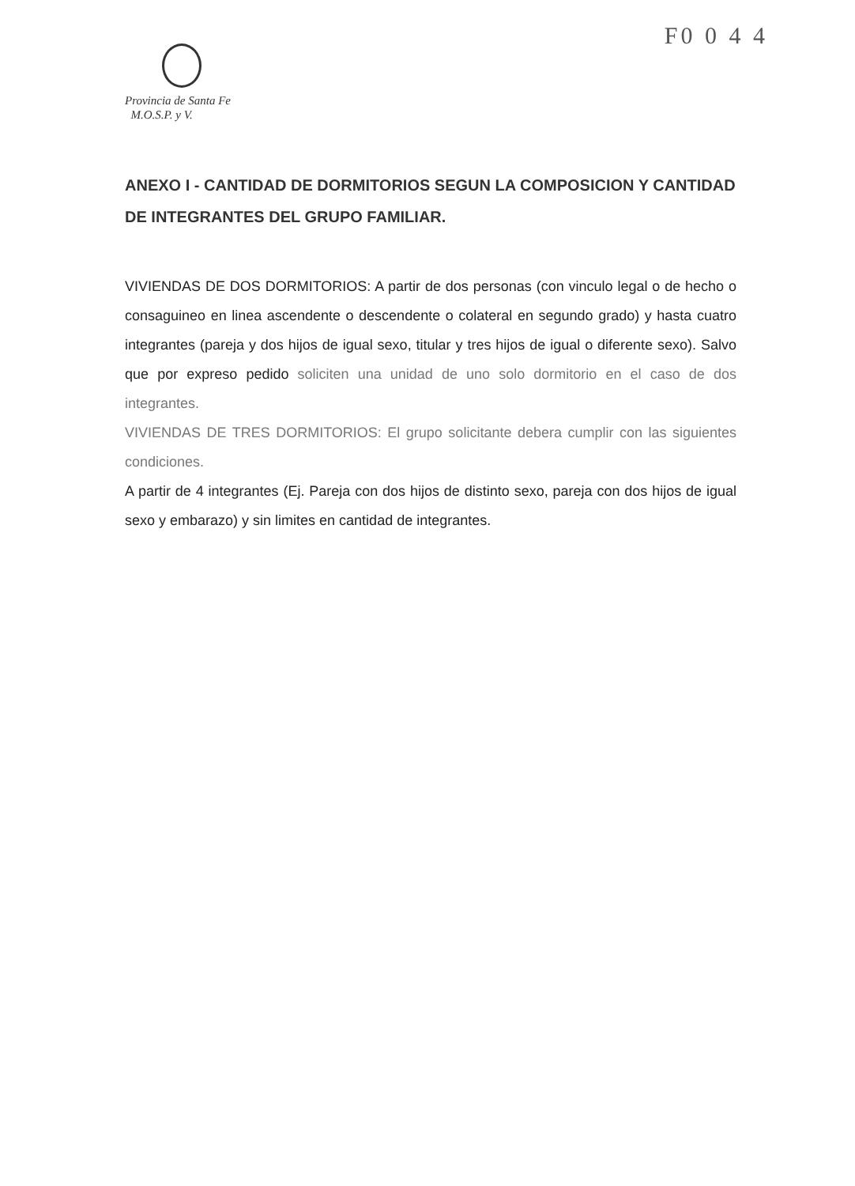F0 0 4 4
Provincia de Santa Fe
M.O.S.P. y V.
ANEXO I - CANTIDAD DE DORMITORIOS SEGUN LA COMPOSICION Y CANTIDAD DE INTEGRANTES DEL GRUPO FAMILIAR.
VIVIENDAS DE DOS DORMITORIOS: A partir de dos personas (con vinculo legal o de hecho o consaguineo en linea ascendente o descendente o colateral en segundo grado) y hasta cuatro integrantes (pareja y dos hijos de igual sexo, titular y tres hijos de igual o diferente sexo). Salvo que por expreso pedido soliciten una unidad de uno solo dormitorio en el caso de dos integrantes.
VIVIENDAS DE TRES DORMITORIOS: El grupo solicitante debera cumplir con las siguientes condiciones.
A partir de 4 integrantes (Ej. Pareja con dos hijos de distinto sexo, pareja con dos hijos de igual sexo y embarazo) y sin limites en cantidad de integrantes.